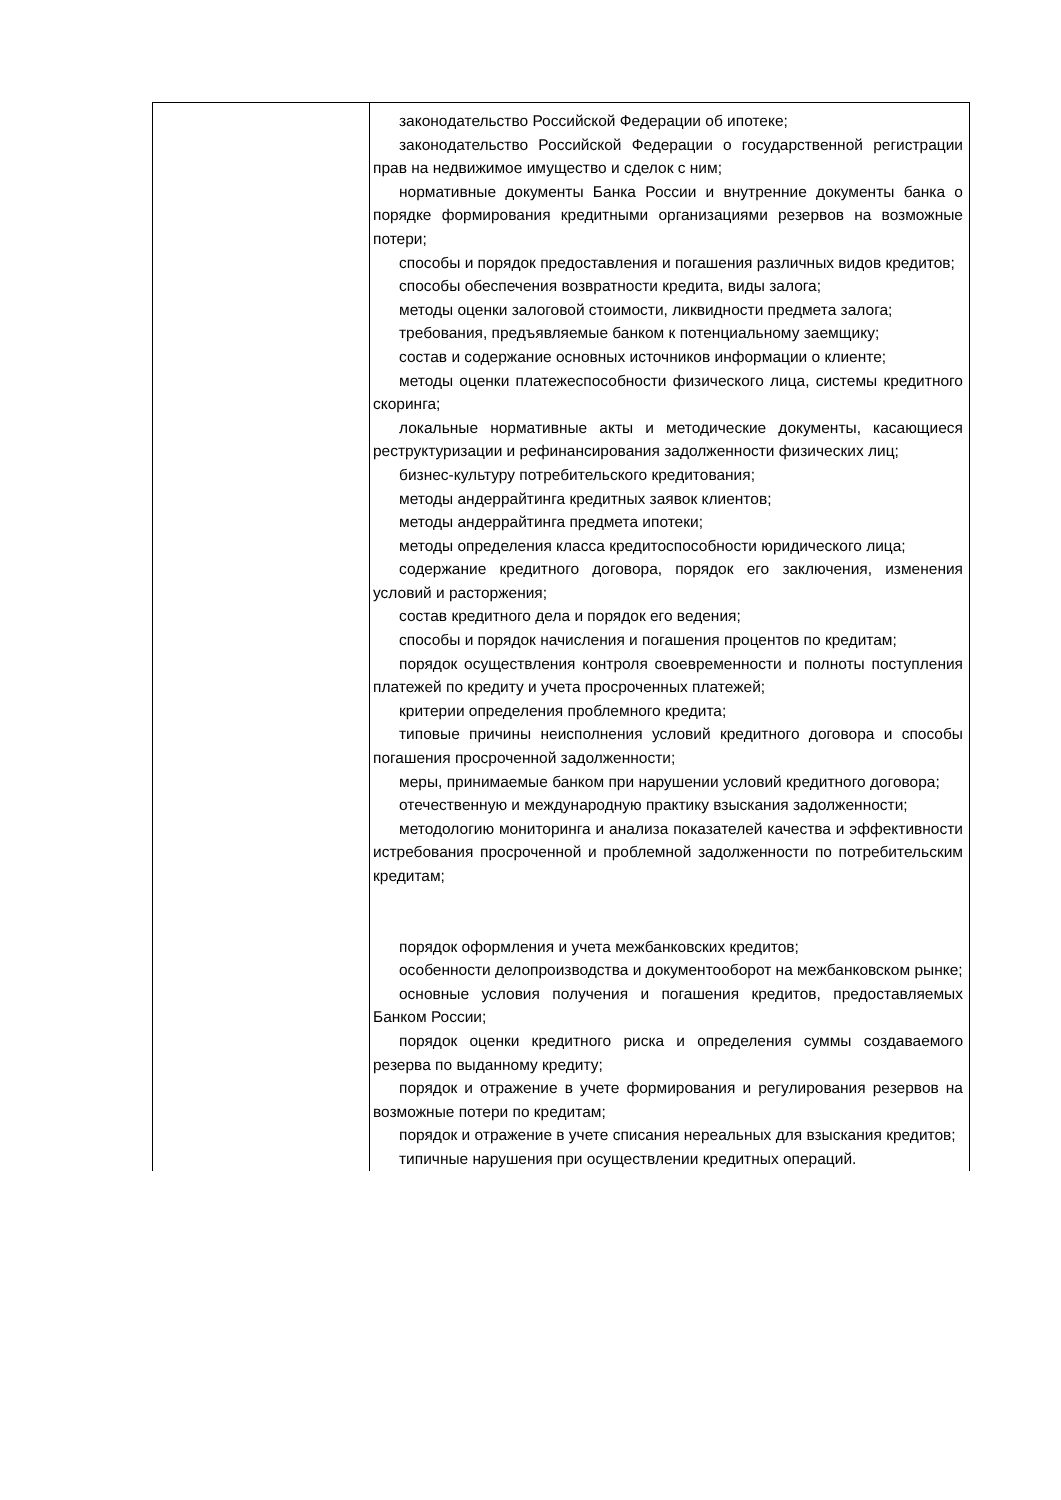| | законодательство Российской Федерации об ипотеке; законодательство Российской Федерации о государственной регистрации прав на недвижимое имущество и сделок с ним; нормативные документы Банка России и внутренние документы банка о порядке формирования кредитными организациями резервов на возможные потери; способы и порядок предоставления и погашения различных видов кредитов; способы обеспечения возвратности кредита, виды залога; методы оценки залоговой стоимости, ликвидности предмета залога; требования, предъявляемые банком к потенциальному заемщику; состав и содержание основных источников информации о клиенте; методы оценки платежеспособности физического лица, системы кредитного скоринга; локальные нормативные акты и методические документы, касающиеся реструктуризации и рефинансирования задолженности физических лиц; бизнес-культуру потребительского кредитования; методы андеррайтинга кредитных заявок клиентов; методы андеррайтинга предмета ипотеки; методы определения класса кредитоспособности юридического лица; содержание кредитного договора, порядок его заключения, изменения условий и расторжения; состав кредитного дела и порядок его ведения; способы и порядок начисления и погашения процентов по кредитам; порядок осуществления контроля своевременности и полноты поступления платежей по кредиту и учета просроченных платежей; критерии определения проблемного кредита; типовые причины неисполнения условий кредитного договора и способы погашения просроченной задолженности; меры, принимаемые банком при нарушении условий кредитного договора; отечественную и международную практику взыскания задолженности; методологию мониторинга и анализа показателей качества и эффективности истребования просроченной и проблемной задолженности по потребительским кредитам; порядок оформления и учета межбанковских кредитов; особенности делопроизводства и документооборот на межбанковском рынке; основные условия получения и погашения кредитов, предоставляемых Банком России; порядок оценки кредитного риска и определения суммы создаваемого резерва по выданному кредиту; порядок и отражение в учете формирования и регулирования резервов на возможные потери по кредитам; порядок и отражение в учете списания нереальных для взыскания кредитов; типичные нарушения при осуществлении кредитных операций. |